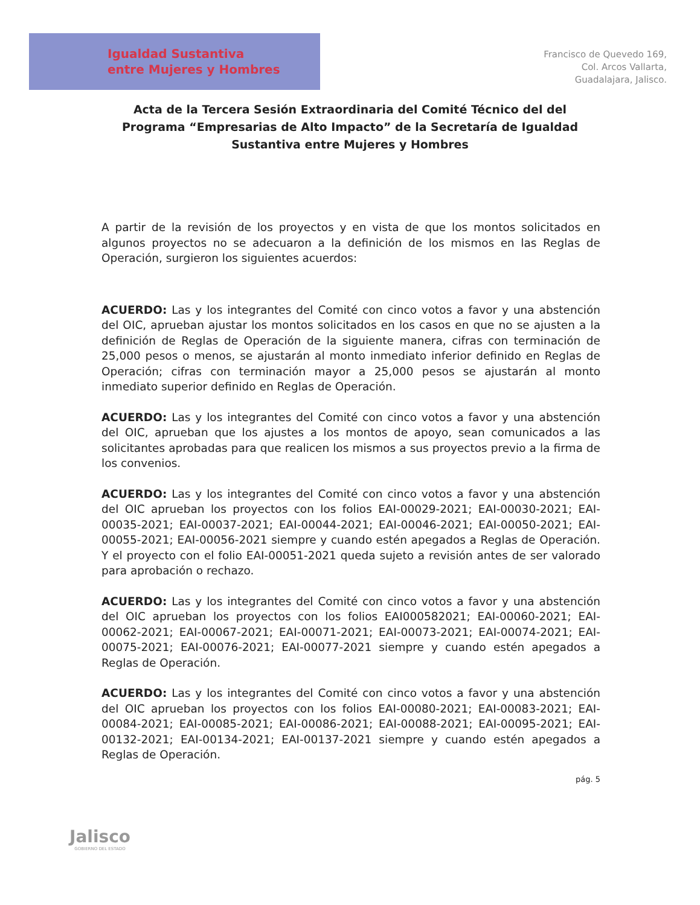Igualdad Sustantiva
entre Mujeres y Hombres
Francisco de Quevedo 169,
Col. Arcos Vallarta,
Guadalajara, Jalisco.
Acta de la Tercera Sesión Extraordinaria del Comité Técnico del del Programa “Empresarias de Alto Impacto” de la Secretaría de Igualdad Sustantiva entre Mujeres y Hombres
A partir de la revisión de los proyectos y en vista de que los montos solicitados en algunos proyectos no se adecuaron a la definición de los mismos en las Reglas de Operación, surgieron los siguientes acuerdos:
ACUERDO: Las y los integrantes del Comité con cinco votos a favor y una abstención del OIC, aprueban ajustar los montos solicitados en los casos en que no se ajusten a la definición de Reglas de Operación de la siguiente manera, cifras con terminación de 25,000 pesos o menos, se ajustarán al monto inmediato inferior definido en Reglas de Operación; cifras con terminación mayor a 25,000 pesos se ajustarán al monto inmediato superior definido en Reglas de Operación.
ACUERDO: Las y los integrantes del Comité con cinco votos a favor y una abstención del OIC, aprueban que los ajustes a los montos de apoyo, sean comunicados a las solicitantes aprobadas para que realicen los mismos a sus proyectos previo a la firma de los convenios.
ACUERDO: Las y los integrantes del Comité con cinco votos a favor y una abstención del OIC aprueban los proyectos con los folios EAI-00029-2021; EAI-00030-2021; EAI-00035-2021; EAI-00037-2021; EAI-00044-2021; EAI-00046-2021; EAI-00050-2021; EAI-00055-2021; EAI-00056-2021 siempre y cuando estén apegados a Reglas de Operación. Y el proyecto con el folio EAI-00051-2021 queda sujeto a revisión antes de ser valorado para aprobación o rechazo.
ACUERDO: Las y los integrantes del Comité con cinco votos a favor y una abstención del OIC aprueban los proyectos con los folios EAI000582021; EAI-00060-2021; EAI-00062-2021; EAI-00067-2021; EAI-00071-2021; EAI-00073-2021; EAI-00074-2021; EAI-00075-2021; EAI-00076-2021; EAI-00077-2021 siempre y cuando estén apegados a Reglas de Operación.
ACUERDO: Las y los integrantes del Comité con cinco votos a favor y una abstención del OIC aprueban los proyectos con los folios EAI-00080-2021; EAI-00083-2021; EAI-00084-2021; EAI-00085-2021; EAI-00086-2021; EAI-00088-2021; EAI-00095-2021; EAI-00132-2021; EAI-00134-2021; EAI-00137-2021 siempre y cuando estén apegados a Reglas de Operación.
pág. 5
Jalisco
GOBIERNO DEL ESTADO